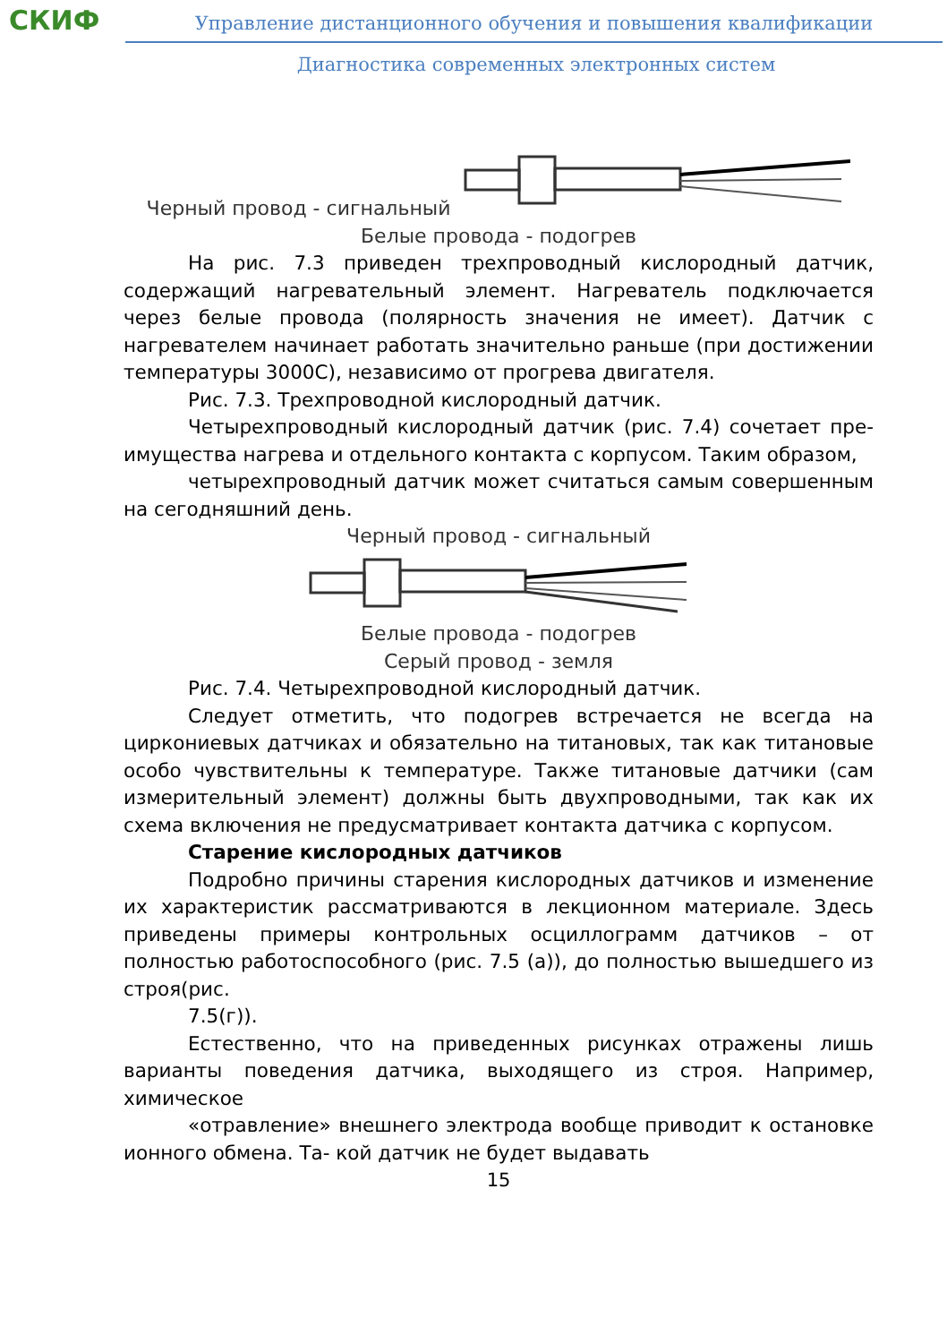СКИФ
Управление дистанционного обучения и повышения квалификации
Диагностика современных электронных систем
Черный провод - сигнальный
Белые провода - подогрев
На рис. 7.3 приведен трехпроводный кислородный датчик, содержащий нагревательный элемент. Нагреватель подключается через белые провода (полярность значения не имеет). Датчик с нагревателем начинает работать значительно раньше (при достижении температуры 3000С), независимо от прогрева двигателя.
Рис. 7.3. Трехпроводной кислородный датчик.
Четырехпроводный кислородный датчик (рис. 7.4) сочетает пре- имущества нагрева и отдельного контакта с корпусом. Таким образом,
четырехпроводный датчик может считаться самым совершенным на сегодняшний день.
Черный провод - сигнальный
Белые провода - подогрев
Серый провод - земля
Рис. 7.4. Четырехпроводной кислородный датчик.
Следует отметить, что подогрев встречается не всегда на циркониевых датчиках и обязательно на титановых, так как титановые особо чувствительны к температуре. Также титановые датчики (сам измерительный элемент) должны быть двухпроводными, так как их схема включения не предусматривает контакта датчика с корпусом.
Старение кислородных датчиков
Подробно причины старения кислородных датчиков и изменение их характеристик рассматриваются в лекционном материале. Здесь приведены примеры контрольных осциллограмм датчиков – от полностью работоспособного (рис. 7.5 (а)), до полностью вышедшего из строя(рис.
7.5(г)).
Естественно, что на приведенных рисунках отражены лишь варианты поведения датчика, выходящего из строя. Например, химическое
«отравление» внешнего электрода вообще приводит к остановке ионного обмена. Та- кой датчик не будет выдавать
15